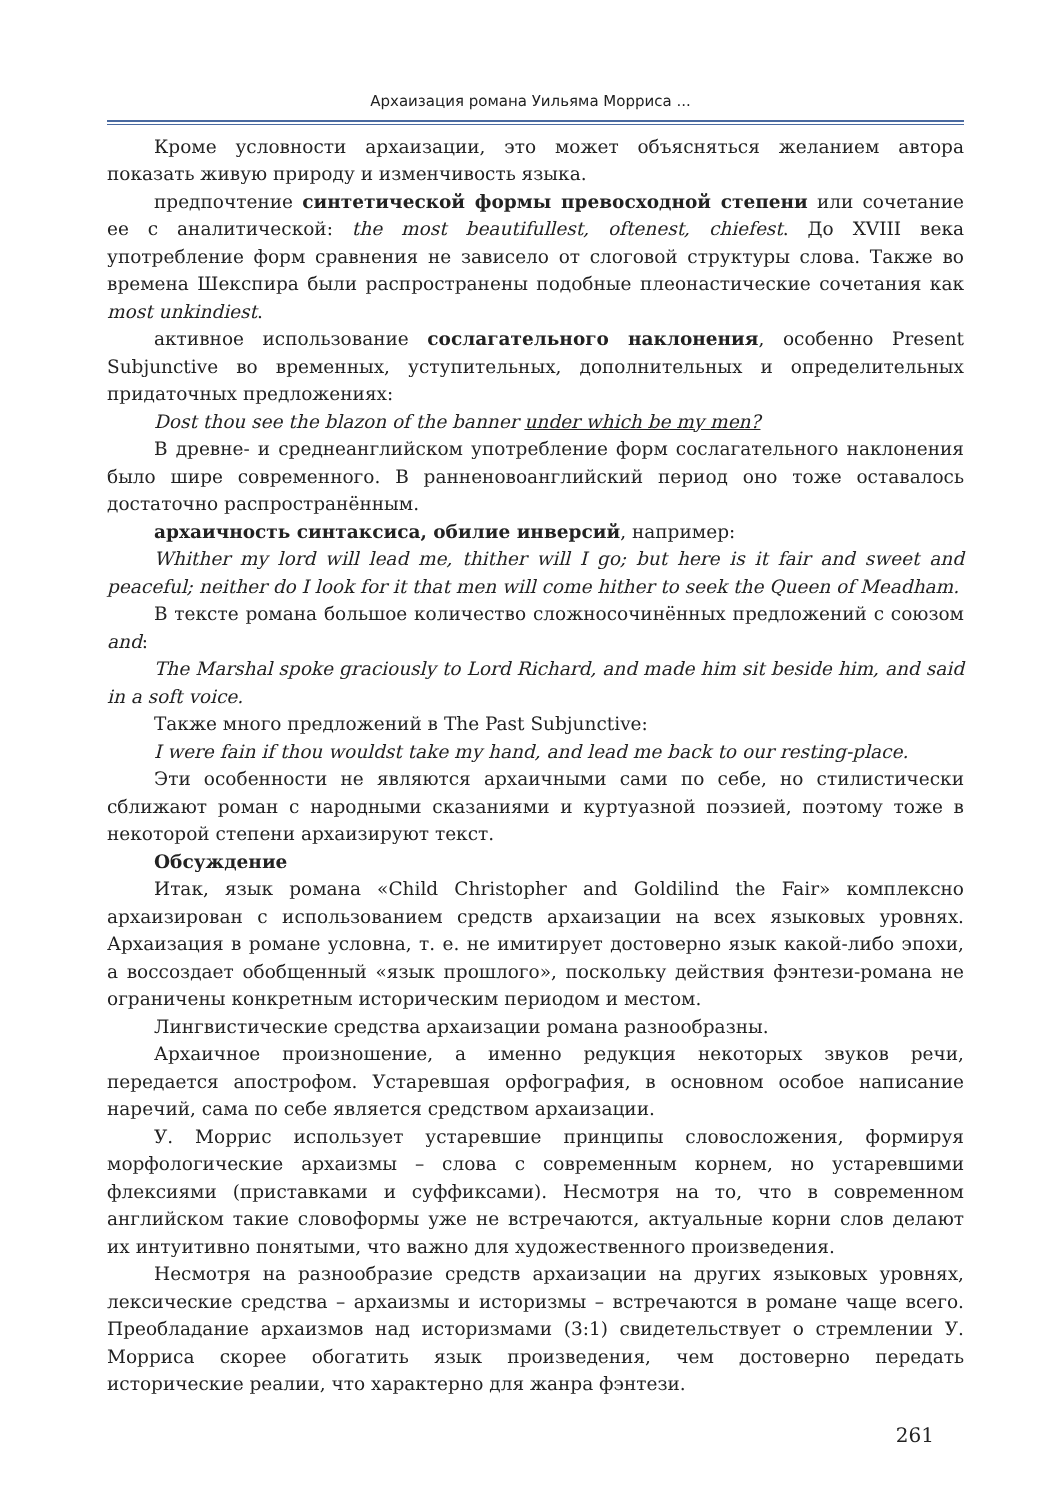Архаизация романа Уильяма Морриса ...
Кроме условности архаизации, это может объясняться желанием автора показать живую природу и изменчивость языка.
предпочтение синтетической формы превосходной степени или сочетание ее с аналитической: the most beautifullest, oftenest, chiefest. До XVIII века употребление форм сравнения не зависело от слоговой структуры слова. Также во времена Шекспира были распространены подобные плеонастические сочетания как most unkindiest.
активное использование сослагательного наклонения, особенно Present Subjunctive во временных, уступительных, дополнительных и определительных придаточных предложениях:
Dost thou see the blazon of the banner under which be my men?
В древне- и среднеанглийском употребление форм сослагательного наклонения было шире современного. В ранненовоанглийский период оно тоже оставалось достаточно распространённым.
архаичность синтаксиса, обилие инверсий, например:
Whither my lord will lead me, thither will I go; but here is it fair and sweet and peaceful; neither do I look for it that men will come hither to seek the Queen of Meadham.
В тексте романа большое количество сложносочинённых предложений с союзом and:
The Marshal spoke graciously to Lord Richard, and made him sit beside him, and said in a soft voice.
Также много предложений в The Past Subjunctive:
I were fain if thou wouldst take my hand, and lead me back to our resting-place.
Эти особенности не являются архаичными сами по себе, но стилистически сближают роман с народными сказаниями и куртуазной поэзией, поэтому тоже в некоторой степени архаизируют текст.
Обсуждение
Итак, язык романа «Child Christopher and Goldilind the Fair» комплексно архаизирован с использованием средств архаизации на всех языковых уровнях. Архаизация в романе условна, т. е. не имитирует достоверно язык какой-либо эпохи, а воссоздает обобщенный «язык прошлого», поскольку действия фэнтези-романа не ограничены конкретным историческим периодом и местом.
Лингвистические средства архаизации романа разнообразны.
Архаичное произношение, а именно редукция некоторых звуков речи, передается апострофом. Устаревшая орфография, в основном особое написание наречий, сама по себе является средством архаизации.
У. Моррис использует устаревшие принципы словосложения, формируя морфологические архаизмы – слова с современным корнем, но устаревшими флексиями (приставками и суффиксами). Несмотря на то, что в современном английском такие словоформы уже не встречаются, актуальные корни слов делают их интуитивно понятыми, что важно для художественного произведения.
Несмотря на разнообразие средств архаизации на других языковых уровнях, лексические средства – архаизмы и историзмы – встречаются в романе чаще всего. Преобладание архаизмов над историзмами (3:1) свидетельствует о стремлении У. Морриса скорее обогатить язык произведения, чем достоверно передать исторические реалии, что характерно для жанра фэнтези.
261